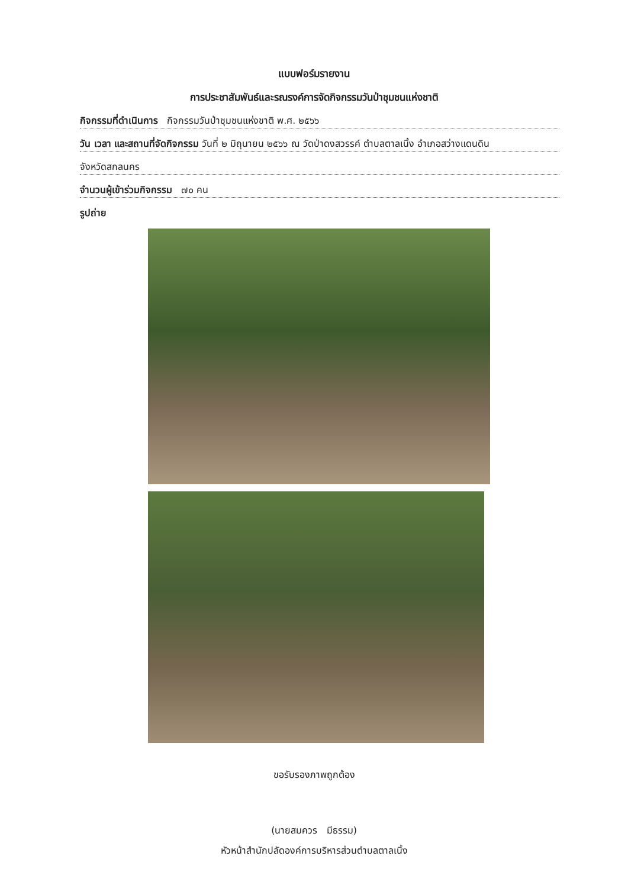แบบฟอร์มรายงาน
การประชาสัมพันธ์และรณรงค์การจัดกิจกรรมวันป่าชุมชนแห่งชาติ
กิจกรรมที่ดำเนินการ กิจกรรมวันป่าชุมชนแห่งชาติ พ.ศ. ๒๕๖๖
วัน เวลา และสถานที่จัดกิจกรรม วันที่ ๒ มิถุนายน ๒๕๖๖ ณ วัดป่าดงสวรรค์ ตำบลตาลเนิ้ง อำเภอสว่างแดนดิน
จังหวัดสกลนคร
จำนวนผู้เข้าร่วมกิจกรรม ๗๐ คน
รูปถ่าย
ขอรับรองภาพถูกต้อง
(นายสมควร มีธรรม)
หัวหน้าสำนักปลัดองค์การบริหารส่วนตำบลตาลเนิ้ง